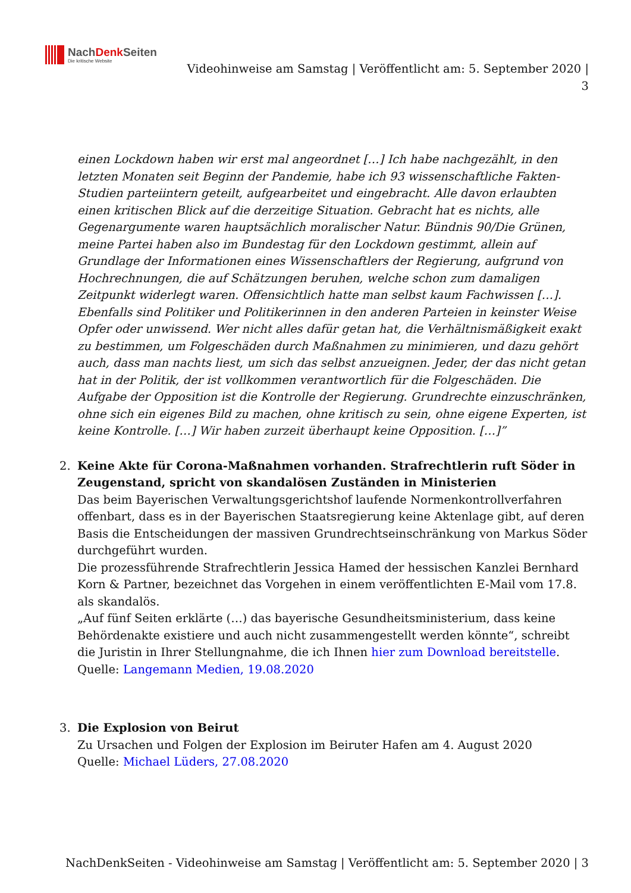NachDenk Seiten
Die kritische Website
Videohinweise am Samstag | Veröffentlicht am: 5. September 2020 | 3
einen Lockdown haben wir erst mal angeordnet […] Ich habe nachgezählt, in den letzten Monaten seit Beginn der Pandemie, habe ich 93 wissenschaftliche Fakten-Studien parteiintern geteilt, aufgearbeitet und eingebracht. Alle davon erlaubten einen kritischen Blick auf die derzeitige Situation. Gebracht hat es nichts, alle Gegenargumente waren hauptsächlich moralischer Natur. Bündnis 90/Die Grünen, meine Partei haben also im Bundestag für den Lockdown gestimmt, allein auf Grundlage der Informationen eines Wissenschaftlers der Regierung, aufgrund von Hochrechnungen, die auf Schätzungen beruhen, welche schon zum damaligen Zeitpunkt widerlegt waren. Offensichtlich hatte man selbst kaum Fachwissen […]. Ebenfalls sind Politiker und Politikerinnen in den anderen Parteien in keinster Weise Opfer oder unwissend. Wer nicht alles dafür getan hat, die Verhältnismäßigkeit exakt zu bestimmen, um Folgeschäden durch Maßnahmen zu minimieren, und dazu gehört auch, dass man nachts liest, um sich das selbst anzueignen. Jeder, der das nicht getan hat in der Politik, der ist vollkommen verantwortlich für die Folgeschäden. Die Aufgabe der Opposition ist die Kontrolle der Regierung. Grundrechte einzuschränken, ohne sich ein eigenes Bild zu machen, ohne kritisch zu sein, ohne eigene Experten, ist keine Kontrolle. […] Wir haben zurzeit überhaupt keine Opposition. […]”
2. Keine Akte für Corona-Maßnahmen vorhanden. Strafrechtlerin ruft Söder in Zeugenstand, spricht von skandalösen Zuständen in Ministerien
Das beim Bayerischen Verwaltungsgerichtshof laufende Normenkontrollverfahren offenbart, dass es in der Bayerischen Staatsregierung keine Aktenlage gibt, auf deren Basis die Entscheidungen der massiven Grundrechtseinschränkung von Markus Söder durchgeführt wurden.
Die prozessführende Strafrechtlerin Jessica Hamed der hessischen Kanzlei Bernhard Korn & Partner, bezeichnet das Vorgehen in einem veröffentlichten E-Mail vom 17.8. als skandalös.
„Auf fünf Seiten erklärte (…) das bayerische Gesundheitsministerium, dass keine Behördenakte existiere und auch nicht zusammengestellt werden könnte“, schreibt die Juristin in Ihrer Stellungnahme, die ich Ihnen hier zum Download bereitstelle.
Quelle: Langemann Medien, 19.08.2020
3. Die Explosion von Beirut
Zu Ursachen und Folgen der Explosion im Beiruter Hafen am 4. August 2020
Quelle: Michael Lüders, 27.08.2020
NachDenkSeiten - Videohinweise am Samstag | Veröffentlicht am: 5. September 2020 | 3